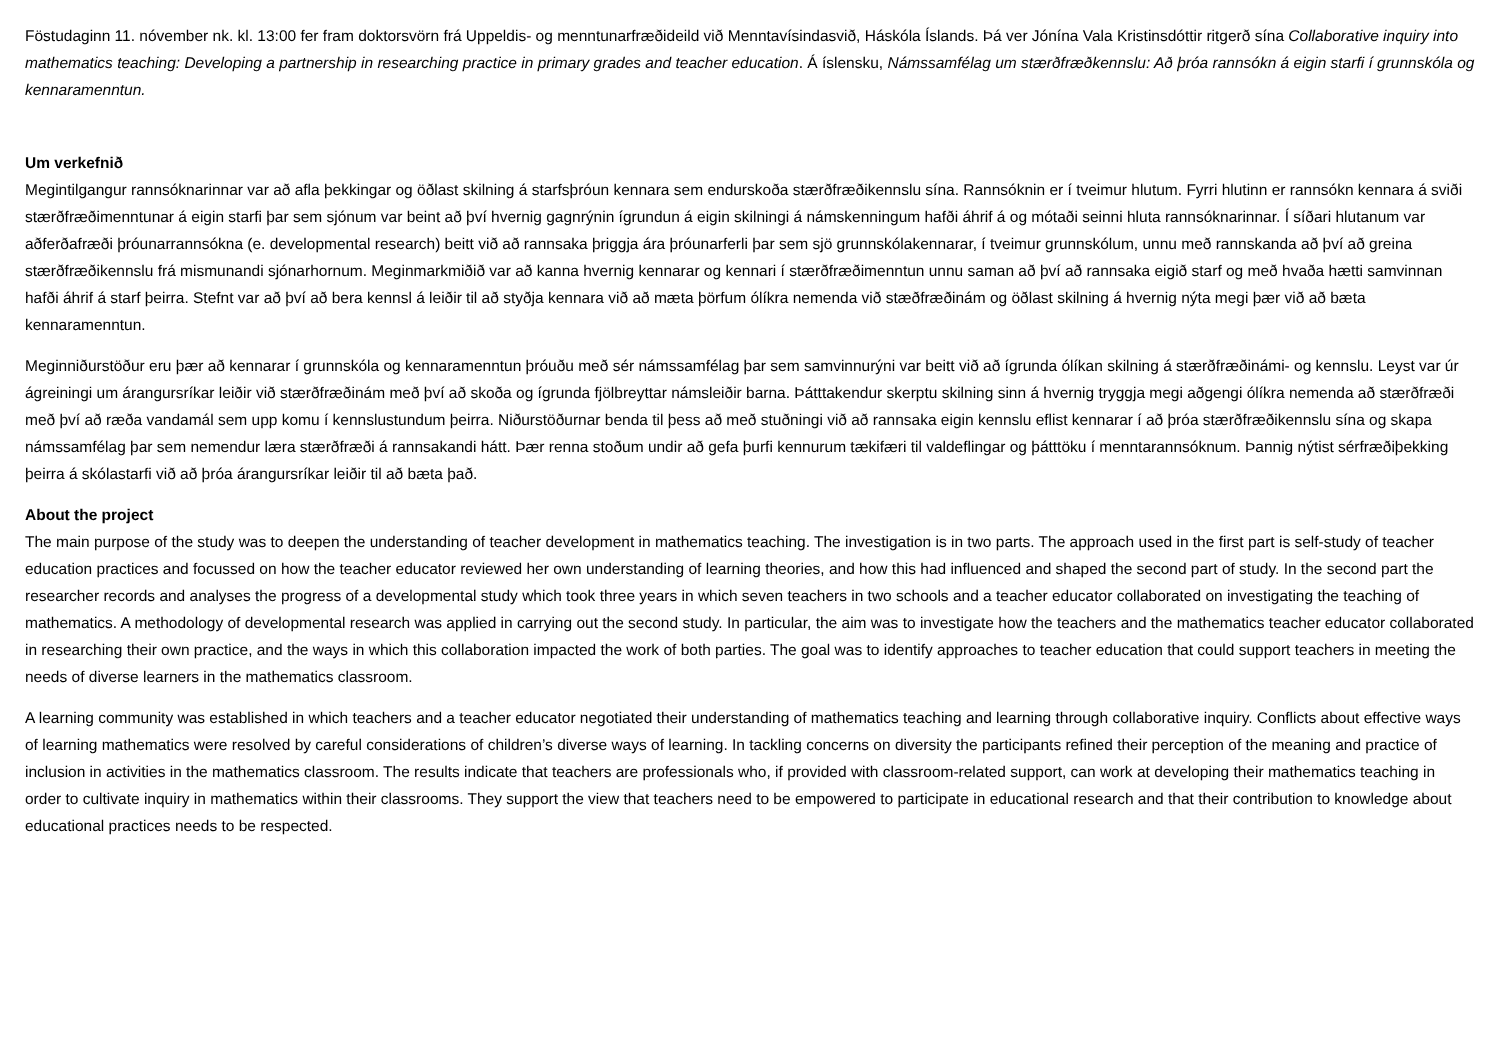Föstudaginn 11. nóvember nk. kl. 13:00 fer fram doktorsvörn frá Uppeldis- og menntunarfræðideild við Menntavísindasvið, Háskóla Íslands. Þá ver Jónína Vala Kristinsdóttir ritgerð sína Collaborative inquiry into mathematics teaching: Developing a partnership in researching practice in primary grades and teacher education. Á íslensku, Námssamfélag um stærðfræðkennslu: Að þróa rannsókn á eigin starfi í grunnskóla og kennaramenntun.
Um verkefnið
Megintilgangur rannsóknarinnar var að afla þekkingar og öðlast skilning á starfsþróun kennara sem endurskoða stærðfræðikennslu sína. Rannsóknin er í tveimur hlutum. Fyrri hlutinn er rannsókn kennara á sviði stærðfræðimenntunar á eigin starfi þar sem sjónum var beint að því hvernig gagnrýnin ígrundun á eigin skilningi á námskenningum hafði áhrif á og mótaði seinni hluta rannsóknarinnar. Í síðari hlutanum var aðferðafræði þróunarrannsókna (e. developmental research) beitt við að rannsaka þriggja ára þróunarferli þar sem sjö grunnskólakennarar, í tveimur grunnskólum, unnu með rannskanda að því að greina stærðfræðikennslu frá mismunandi sjónarhornum. Meginmarkmiðið var að kanna hvernig kennarar og kennari í stærðfræðimenntun unnu saman að því að rannsaka eigið starf og með hvaða hætti samvinnan hafði áhrif á starf þeirra. Stefnt var að því að bera kennsl á leiðir til að styðja kennara við að mæta þörfum ólíkra nemenda við stæðfræðinám og öðlast skilning á hvernig nýta megi þær við að bæta kennaramenntun.
Meginniðurstöður eru þær að kennarar í grunnskóla og kennaramenntun þróuðu með sér námssamfélag þar sem samvinnurýni var beitt við að ígrunda ólíkan skilning á stærðfræðinámi- og kennslu. Leyst var úr ágreiningi um árangursríkar leiðir við stærðfræðinám með því að skoða og ígrunda fjölbreyttar námsleiðir barna. Þátttakendur skerptu skilning sinn á hvernig tryggja megi aðgengi ólíkra nemenda að stærðfræði með því að ræða vandamál sem upp komu í kennslustundum þeirra. Niðurstöðurnar benda til þess að með stuðningi við að rannsaka eigin kennslu eflist kennarar í að þróa stærðfræðikennslu sína og skapa námssamfélag þar sem nemendur læra stærðfræði á rannsakandi hátt. Þær renna stoðum undir að gefa þurfi kennurum tækifæri til valdeflingar og þátttöku í menntarannsóknum. Þannig nýtist sérfræðiþekking þeirra á skólastarfi við að þróa árangursríkar leiðir til að bæta það.
About the project
The main purpose of the study was to deepen the understanding of teacher development in mathematics teaching. The investigation is in two parts. The approach used in the first part is self-study of teacher education practices and focussed on how the teacher educator reviewed her own understanding of learning theories, and how this had influenced and shaped the second part of study. In the second part the researcher records and analyses the progress of a developmental study which took three years in which seven teachers in two schools and a teacher educator collaborated on investigating the teaching of mathematics. A methodology of developmental research was applied in carrying out the second study. In particular, the aim was to investigate how the teachers and the mathematics teacher educator collaborated in researching their own practice, and the ways in which this collaboration impacted the work of both parties. The goal was to identify approaches to teacher education that could support teachers in meeting the needs of diverse learners in the mathematics classroom.
A learning community was established in which teachers and a teacher educator negotiated their understanding of mathematics teaching and learning through collaborative inquiry. Conflicts about effective ways of learning mathematics were resolved by careful considerations of children’s diverse ways of learning. In tackling concerns on diversity the participants refined their perception of the meaning and practice of inclusion in activities in the mathematics classroom. The results indicate that teachers are professionals who, if provided with classroom-related support, can work at developing their mathematics teaching in order to cultivate inquiry in mathematics within their classrooms. They support the view that teachers need to be empowered to participate in educational research and that their contribution to knowledge about educational practices needs to be respected.